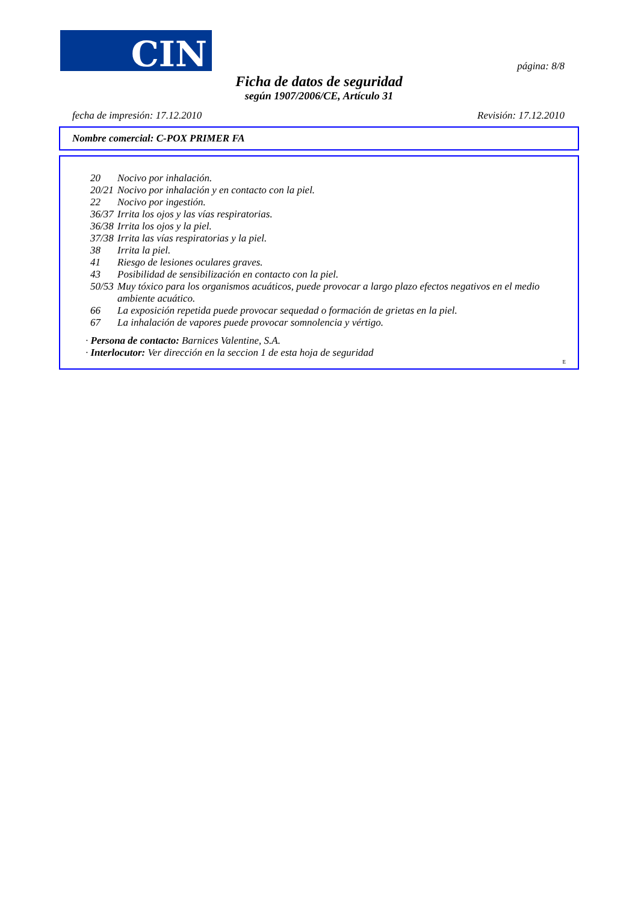CIN
página: 8/8
Ficha de datos de seguridad
según 1907/2006/CE, Artículo 31
fecha de impresión: 17.12.2010 Revisión: 17.12.2010
Nombre comercial: C-POX PRIMER FA
20 Nocivo por inhalación.
20/21 Nocivo por inhalación y en contacto con la piel.
22 Nocivo por ingestión.
36/37 Irrita los ojos y las vías respiratorias.
36/38 Irrita los ojos y la piel.
37/38 Irrita las vías respiratorias y la piel.
38 Irrita la piel.
41 Riesgo de lesiones oculares graves.
43 Posibilidad de sensibilización en contacto con la piel.
50/53 Muy tóxico para los organismos acuáticos, puede provocar a largo plazo efectos negativos en el medio ambiente acuático.
66 La exposición repetida puede provocar sequedad o formación de grietas en la piel.
67 La inhalación de vapores puede provocar somnolencia y vértigo.
· Persona de contacto: Barnices Valentine, S.A.
· Interlocutor: Ver dirección en la seccion 1 de esta hoja de seguridad
E